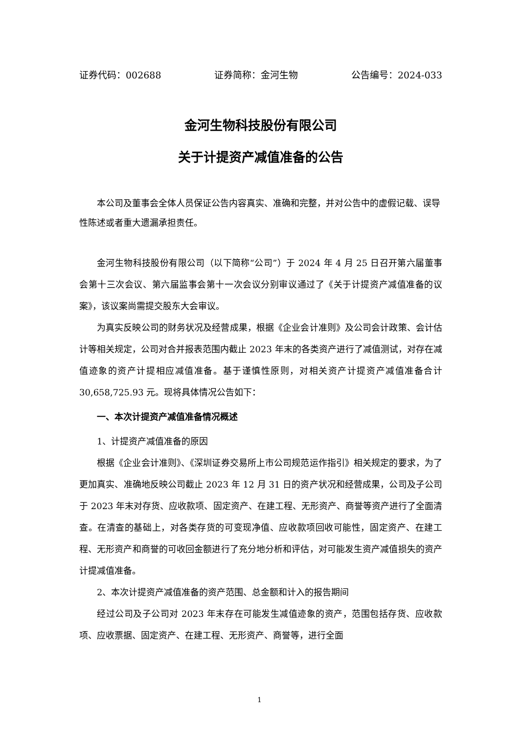证券代码：002688 证券简称：金河生物 公告编号：2024-033
金河生物科技股份有限公司
关于计提资产减值准备的公告
本公司及董事会全体人员保证公告内容真实、准确和完整，并对公告中的虚假记载、误导性陈述或者重大遗漏承担责任。
金河生物科技股份有限公司（以下简称“公司”）于 2024 年 4 月 25 日召开第六届董事会第十三次会议、第六届监事会第十一次会议分别审议通过了《关于计提资产减值准备的议案》，该议案尚需提交股东大会审议。
为真实反映公司的财务状况及经营成果，根据《企业会计准则》及公司会计政策、会计估计等相关规定，公司对合并报表范围内截止 2023 年末的各类资产进行了减值测试，对存在减值迹象的资产计提相应减值准备。基于谨慎性原则，对相关资产计提资产减值准备合计 30,658,725.93 元。现将具体情况公告如下：
一、本次计提资产减值准备情况概述
1、计提资产减值准备的原因
根据《企业会计准则》、《深圳证券交易所上市公司规范运作指引》相关规定的要求，为了更加真实、准确地反映公司截止 2023 年 12 月 31 日的资产状况和经营成果，公司及子公司于 2023 年末对存货、应收款项、固定资产、在建工程、无形资产、商誉等资产进行了全面清查。在清查的基础上，对各类存货的可变现净值、应收款项回收可能性，固定资产、在建工程、无形资产和商誉的可收回金额进行了充分地分析和评估，对可能发生资产减值损失的资产计提减值准备。
2、本次计提资产减值准备的资产范围、总金额和计入的报告期间
经过公司及子公司对 2023 年末存在可能发生减值迹象的资产，范围包括存货、应收款项、应收票据、固定资产、在建工程、无形资产、商誉等，进行全面
1